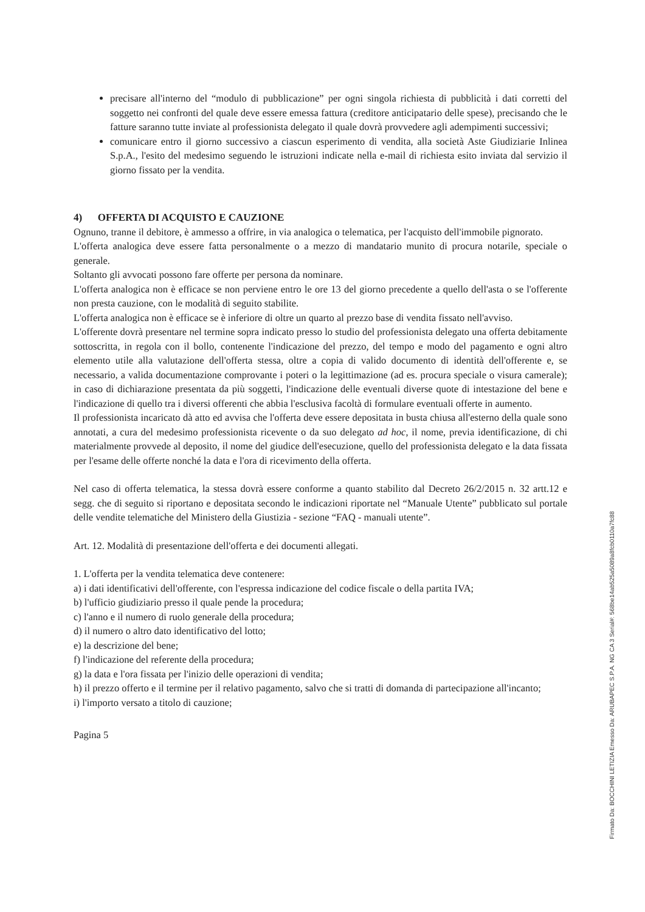precisare all'interno del “modulo di pubblicazione” per ogni singola richiesta di pubblicità i dati corretti del soggetto nei confronti del quale deve essere emessa fattura (creditore anticipatario delle spese), precisando che le fatture saranno tutte inviate al professionista delegato il quale dovrà provvedere agli adempimenti successivi;
comunicare entro il giorno successivo a ciascun esperimento di vendita, alla società Aste Giudiziarie Inlinea S.p.A., l'esito del medesimo seguendo le istruzioni indicate nella e-mail di richiesta esito inviata dal servizio il giorno fissato per la vendita.
4) OFFERTA DI ACQUISTO E CAUZIONE
Ognuno, tranne il debitore, è ammesso a offrire, in via analogica o telematica, per l'acquisto dell'immobile pignorato.
L'offerta analogica deve essere fatta personalmente o a mezzo di mandatario munito di procura notarile, speciale o generale.
Soltanto gli avvocati possono fare offerte per persona da nominare.
L'offerta analogica non è efficace se non perviene entro le ore 13 del giorno precedente a quello dell'asta o se l'offerente non presta cauzione, con le modalità di seguito stabilite.
L'offerta analogica non è efficace se è inferiore di oltre un quarto al prezzo base di vendita fissato nell'avviso.
L'offerente dovrà presentare nel termine sopra indicato presso lo studio del professionista delegato una offerta debitamente sottoscritta, in regola con il bollo, contenente l'indicazione del prezzo, del tempo e modo del pagamento e ogni altro elemento utile alla valutazione dell'offerta stessa, oltre a copia di valido documento di identità dell'offerente e, se necessario, a valida documentazione comprovante i poteri o la legittimazione (ad es. procura speciale o visura camerale); in caso di dichiarazione presentata da più soggetti, l'indicazione delle eventuali diverse quote di intestazione del bene e l'indicazione di quello tra i diversi offerenti che abbia l'esclusiva facoltà di formulare eventuali offerte in aumento.
Il professionista incaricato dà atto ed avvisa che l'offerta deve essere depositata in busta chiusa all'esterno della quale sono annotati, a cura del medesimo professionista ricevente o da suo delegato ad hoc, il nome, previa identificazione, di chi materialmente provvede al deposito, il nome del giudice dell'esecuzione, quello del professionista delegato e la data fissata per l'esame delle offerte nonché la data e l'ora di ricevimento della offerta.
Nel caso di offerta telematica, la stessa dovrà essere conforme a quanto stabilito dal Decreto 26/2/2015 n. 32 artt.12 e segg. che di seguito si riportano e depositata secondo le indicazioni riportate nel “Manuale Utente” pubblicato sul portale delle vendite telematiche del Ministero della Giustizia - sezione “FAQ - manuali utente”.
Art. 12. Modalità di presentazione dell'offerta e dei documenti allegati.
1. L'offerta per la vendita telematica deve contenere:
a) i dati identificativi dell'offerente, con l'espressa indicazione del codice fiscale o della partita IVA;
b) l'ufficio giudiziario presso il quale pende la procedura;
c) l'anno e il numero di ruolo generale della procedura;
d) il numero o altro dato identificativo del lotto;
e) la descrizione del bene;
f) l'indicazione del referente della procedura;
g) la data e l'ora fissata per l'inizio delle operazioni di vendita;
h) il prezzo offerto e il termine per il relativo pagamento, salvo che si tratti di domanda di partecipazione all'incanto;
i) l'importo versato a titolo di cauzione;
Pagina 5
Firmato Da: BOCCHINI LETIZIA Emesso Da: ARUBAPEC S.P.A. NG CA 3 Serial#: 568be14ab525a5089a8fcb0110a7fc88